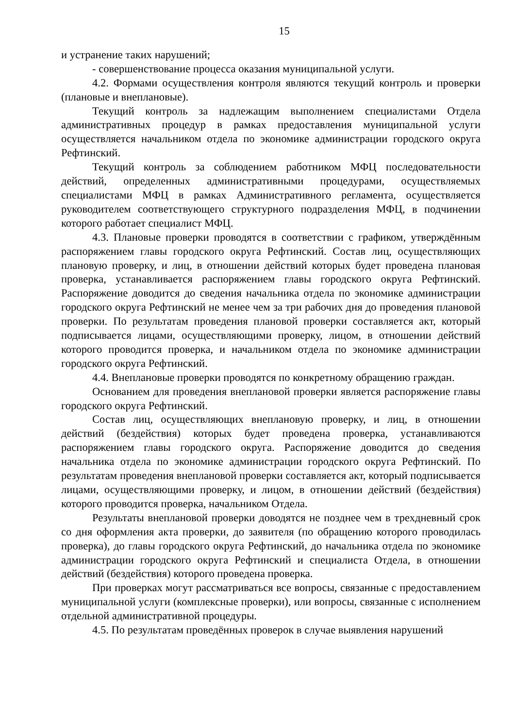15
и устранение таких нарушений;
- совершенствование процесса оказания муниципальной услуги.
4.2. Формами осуществления контроля являются текущий контроль и проверки (плановые и внеплановые).
Текущий контроль за надлежащим выполнением специалистами Отдела административных процедур в рамках предоставления муниципальной услуги осуществляется начальником отдела по экономике администрации городского округа Рефтинский.
Текущий контроль за соблюдением работником МФЦ последовательности действий, определенных административными процедурами, осуществляемых специалистами МФЦ в рамках Административного регламента, осуществляется руководителем соответствующего структурного подразделения МФЦ, в подчинении которого работает специалист МФЦ.
4.3. Плановые проверки проводятся в соответствии с графиком, утверждённым распоряжением главы городского округа Рефтинский. Состав лиц, осуществляющих плановую проверку, и лиц, в отношении действий которых будет проведена плановая проверка, устанавливается распоряжением главы городского округа Рефтинский. Распоряжение доводится до сведения начальника отдела по экономике администрации городского округа Рефтинский не менее чем за три рабочих дня до проведения плановой проверки. По результатам проведения плановой проверки составляется акт, который подписывается лицами, осуществляющими проверку, лицом, в отношении действий которого проводится проверка, и начальником отдела по экономике администрации городского округа Рефтинский.
4.4. Внеплановые проверки проводятся по конкретному обращению граждан.
Основанием для проведения внеплановой проверки является распоряжение главы городского округа Рефтинский.
Состав лиц, осуществляющих внеплановую проверку, и лиц, в отношении действий (бездействия) которых будет проведена проверка, устанавливаются распоряжением главы городского округа. Распоряжение доводится до сведения начальника отдела по экономике администрации городского округа Рефтинский. По результатам проведения внеплановой проверки составляется акт, который подписывается лицами, осуществляющими проверку, и лицом, в отношении действий (бездействия) которого проводится проверка, начальником Отдела.
Результаты внеплановой проверки доводятся не позднее чем в трехдневный срок со дня оформления акта проверки, до заявителя (по обращению которого проводилась проверка), до главы городского округа Рефтинский, до начальника отдела по экономике администрации городского округа Рефтинский и специалиста Отдела, в отношении действий (бездействия) которого проведена проверка.
При проверках могут рассматриваться все вопросы, связанные с предоставлением муниципальной услуги (комплексные проверки), или вопросы, связанные с исполнением отдельной административной процедуры.
4.5. По результатам проведённых проверок в случае выявления нарушений